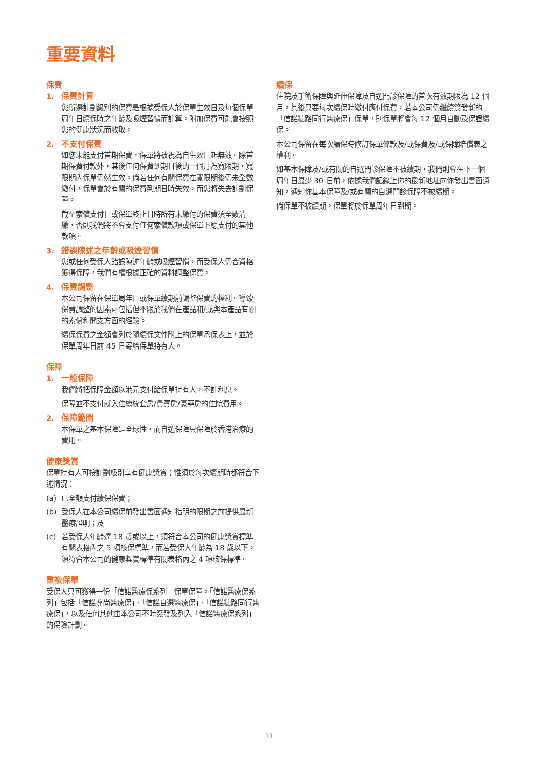重要資料
保費
1. 保費計算
您所選計劃級別的保費是根據受保人於保單生效日及每個保單周年日續保時之年齡及吸煙習慣而計算。附加保費可能會按照您的健康狀況而收取。
2. 不支付保費
如您未能支付首期保費，保單將被視為自生效日起無效。除首期保費付款外，其後任何保費到期日後的一個月為寬限期，寬限期內保單仍然生效。倘若任何有關保費在寬限期後仍未全數繳付，保單會於有關的保費到期日時失效，而您將失去計劃保障。
截至索償支付日或保單終止日時所有未繳付的保費須全數清繳，否則我們將不會支付任何索償款項或保單下應支付的其他款項。
3. 錯誤陳述之年齡或吸煙習慣
您或任何受保人錯誤陳述年齡或吸煙習慣，而受保人仍合資格獲得保障，我們有權根據正確的資料調整保費。
4. 保費調整
本公司保留在保單周年日或保單續期前調整保費的權利。導致保費調整的因素可包括但不限於我們在產品和/或與本產品有關的索償和開支方面的經驗。
續保保費之金額會列於隨續保文件附上的保單承保表上，並於保單周年日前 45 日寄給保單持有人。
保障
1. 一般保障
我們將把保障金額以港元支付給保單持有人，不計利息。
保障並不支付就入住總統套房/貴賓房/豪華房的住院費用。
2. 保障範圍
本保單之基本保障是全球性，而自選保障只保障於香港治療的費用。
健康獎賞
保單持有人可按計劃級別享有健康獎賞；惟須於每次續期時都符合下述情況：
(a) 已全額支付續保保費；
(b) 受保人在本公司續保前發出書面通知指明的限期之前提供最新醫療證明；及
(c) 若受保人年齡達 18 歲或以上，須符合本公司的健康獎賞標準有關表格內之 5 項核保標準，而若受保人年齡為 18 歲以下，須符合本公司的健康獎賞標準有關表格內之 4 項核保標準。
重複保單
受保人只可獲得一份「信諾醫療保系列」保單保障。「信諾醫療保系列」包括「信諾尊尚醫療保」、「信諾自選醫療保」、「信諾糖路同行醫療保」，以及任何其他由本公司不時簽發及列入「信諾醫療保系列」的保險計劃。
續保
住院及手術保障與延伸保障及自選門診保障的首次有效期限為 12 個月，其後只要每次續保時繳付應付保費，若本公司仍繼續簽發新的「信諾糖路同行醫療保」保單，則保單將會每 12 個月自動及保證續保。
本公司保留在每次續保時修訂保單條款及/或保費及/或保障賠償表之權利。
如基本保障及/或有關的自選門診保障不被續期，我們則會在下一個周年日最少 30 日前，依據我們記錄上你的最新地址向你發出書面通知，通知你基本保障及/或有關的自選門診保障不被續期。
倘保單不被續期，保單將於保單周年日到期。
11